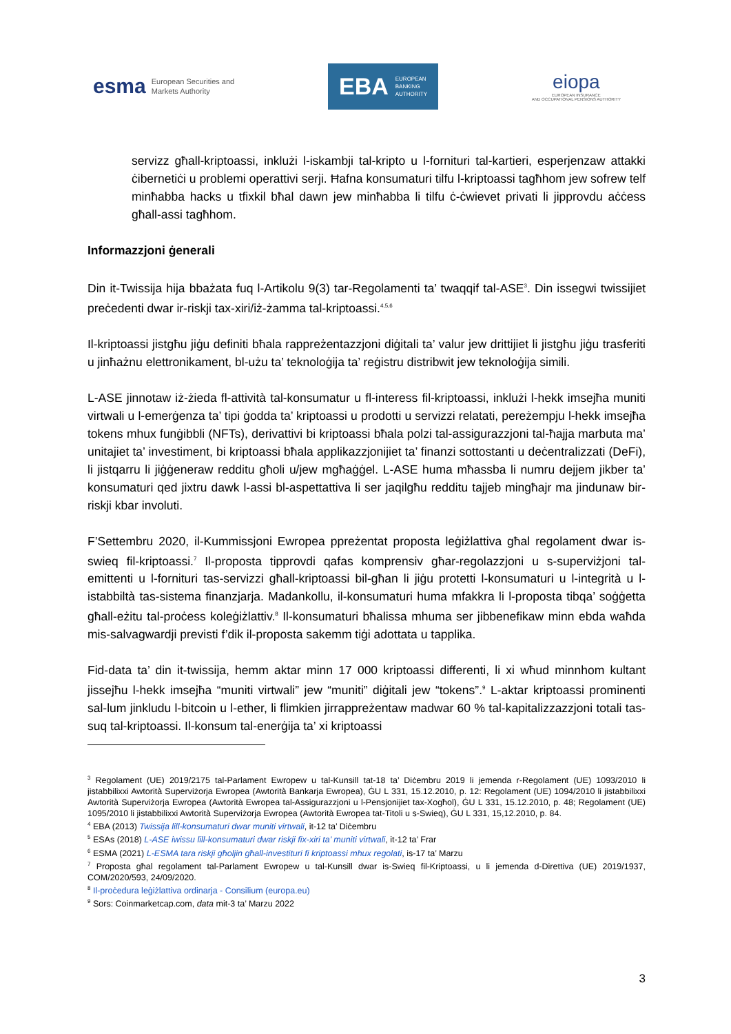esma European Securities and
Markets Authority
EBA EUROPEAN
BANKING
AUTHORITY
eiopa
EUROPEAN INSURANCE
AND OCCUPATIONAL PENSIONS AUTHORITY
servizz għall-kriptoassi, inklużi l-iskambji tal-kripto u l-fornituri tal-kartieri, esperjenzaw attakki ċibernetiċi u problemi operattivi serji. Ħafna konsumaturi tilfu l-kriptoassi tagħhom jew sofrew telf minħabba hacks u tfixkil bħal dawn jew minħabba li tilfu ċ-ċwievet privati li jipprovdu aċċess għall-assi tagħhom.
Informazzjoni ġenerali
Din it-Twissija hija bbażata fuq l-Artikolu 9(3) tar-Regolamenti ta’ twaqqif tal-ASE<sup>3</sup>. Din issegwi twissijiet preċedenti dwar ir-riskji tax-xiri/iż-żamma tal-kriptoassi.<sup>4,5,6</sup>
Il-kriptoassi jistgħu jiġu definiti bħala rappreżentazzjoni diġitali ta’ valur jew drittijiet li jistgħu jiġu trasferiti u jinħażnu elettronikament, bl-użu ta’ teknoloġija ta’ reġistru distribwit jew teknoloġija simili.
L-ASE jinnotaw iż-żieda fl-attività tal-konsumatur u fl-interess fil-kriptoassi, inklużi l-hekk imsejħa muniti virtwali u l-emerġenza ta’ tipi ġodda ta’ kriptoassi u prodotti u servizzi relatati, pereżempju l-hekk imsejħa tokens mhux funġibbli (NFTs), derivattivi bi kriptoassi bħala polzi tal-assigurazzjoni tal-ħajja marbuta ma’ unitajiet ta’ investiment, bi kriptoassi bħala applikazzjonijiet ta’ finanzi sottostanti u deċentralizzati (DeFi), li jistqarru li jiġġeneraw redditu għoli u/jew mgħaġġel. L-ASE huma mħassba li numru dejjem jikber ta’ konsumaturi qed jixtru dawk l-assi bl-aspettattiva li ser jaqilgħu redditu tajjeb mingħajr ma jindunaw bir-riskji kbar involuti.
F’Settembru 2020, il-Kummissjoni Ewropea ppreżentat proposta leġiżlattiva għal regolament dwar is-swieq fil-kriptoassi.<sup>7</sup> Il-proposta tipprovdi qafas komprensiv għar-regolazzjoni u s-superviżjoni tal-emittenti u l-fornituri tas-servizzi għall-kriptoassi bil-għan li jiġu protetti l-konsumaturi u l-integrità u l-istabbiltà tas-sistema finanzjarja. Madankollu, il-konsumaturi huma mfakkra li l-proposta tibqa’ soġġetta għall-eżitu tal-proċess koleġiżlattiv.<sup>8</sup> Il-konsumaturi bħalissa mhuma ser jibbenefikaw minn ebda waħda mis-salvagwardji previsti f’dik il-proposta sakemm tiġi adottata u tapplika.
Fid-data ta’ din it-twissija, hemm aktar minn 17 000 kriptoassi differenti, li xi wħud minnhom kultant jissejħu l-hekk imsejħa “muniti virtwali” jew “muniti” diġitali jew “tokens”.<sup>9</sup> L-aktar kriptoassi prominenti sal-lum jinkludu l-bitcoin u l-ether, li flimkien jirrappreżentaw madwar 60 % tal-kapitalizzazzjoni totali tas-suq tal-kriptoassi. Il-konsum tal-enerġija ta’ xi kriptoassi
<sup>3</sup> Regolament (UE) 2019/2175 tal-Parlament Ewropew u tal-Kunsill tat-18 ta’ Diċembru 2019 li jemenda r-Regolament (UE) 1093/2010 li jistabbilixxi Awtorità Superviżorja Ewropea (Awtorità Bankarja Ewropea), ĠU L 331, 15.12.2010, p. 12: Regolament (UE) 1094/2010 li jistabbilixxi Awtorità Superviżorja Ewropea (Awtorità Ewropea tal-Assigurazzjoni u l-Pensjonijiet tax-Xogħol), ĠU L 331, 15.12.2010, p. 48; Regolament (UE) 1095/2010 li jistabbilixxi Awtorità Superviżorja Ewropea (Awtorità Ewropea tat-Titoli u s-Swieq), ĠU L 331, 15,12.2010, p. 84.
<sup>4</sup> EBA (2013) Twissija lill-konsumaturi dwar muniti virtwali, it-12 ta’ Diċembru
<sup>5</sup> ESAs (2018) L-ASE iwissu lill-konsumaturi dwar riskji fix-xiri ta’ muniti virtwali, it-12 ta’ Frar
<sup>6</sup> ESMA (2021) L-ESMA tara riskji għoljin għall-investituri fi kriptoassi mhux regolati, is-17 ta’ Marzu
<sup>7</sup> Proposta għal regolament tal-Parlament Ewropew u tal-Kunsill dwar is-Swieq fil-Kriptoassi, u li jemenda d-Direttiva (UE) 2019/1937, COM/2020/593, 24/09/2020.
<sup>8</sup> Il-proċedura leġiżlattiva ordinarja - Consilium (europa.eu)
<sup>9</sup> Sors: Coinmarketcap.com, data mit-3 ta’ Marzu 2022
3